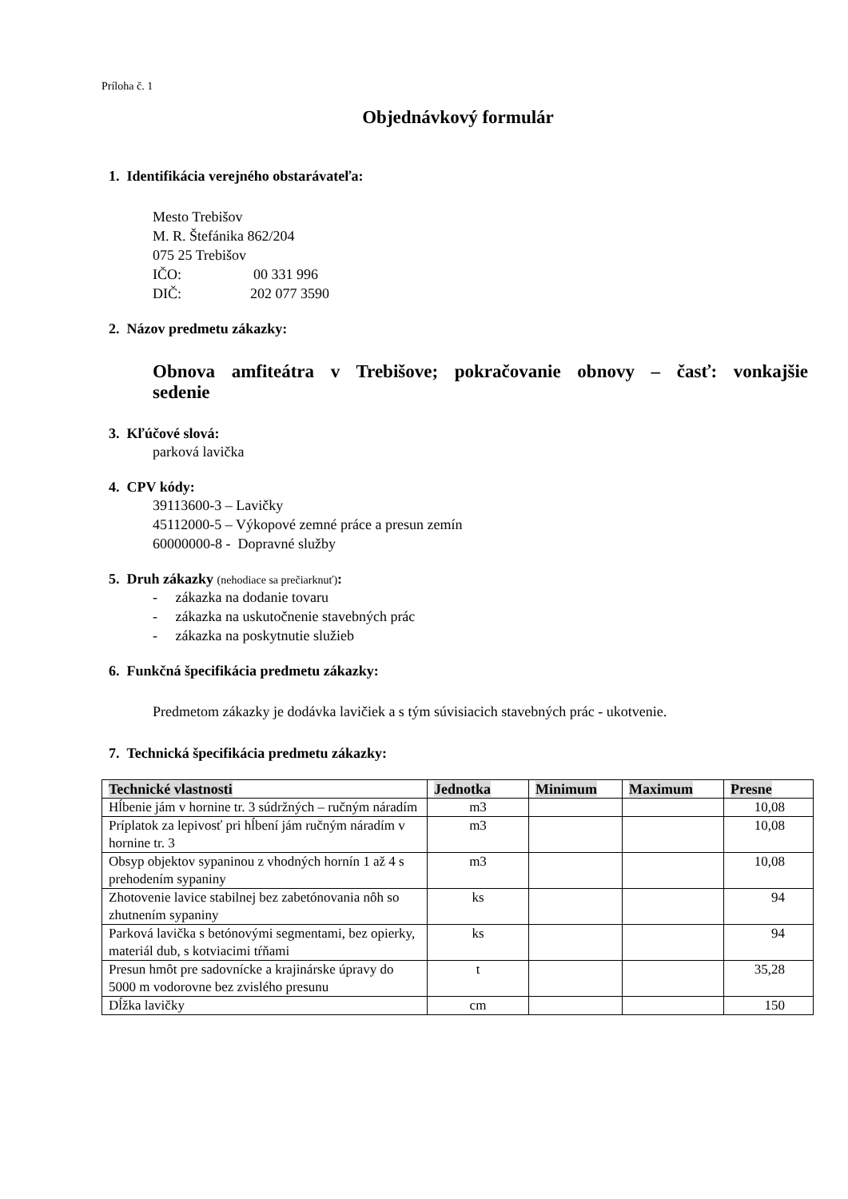Príloha č. 1
Objednávkový formulár
1. Identifikácia verejného obstarávateľa:
Mesto Trebišov
M. R. Štefánika 862/204
075 25 Trebišov
IČO: 00 331 996
DIČ: 202 077 3590
2. Názov predmetu zákazky:
Obnova amfiteátra v Trebišove; pokračovanie obnovy – časť: vonkajšie sedenie
3. Kľúčové slová:
parková lavička
4. CPV kódy:
39113600-3 – Lavičky
45112000-5 – Výkopové zemné práce a presun zemín
60000000-8 - Dopravné služby
5. Druh zákazky (nehodiace sa prečiarknuť):
- zákazka na dodanie tovaru
- zákazka na uskutočnenie stavebných prác
- zákazka na poskytnutie služieb
6. Funkčná špecifikácia predmetu zákazky:
Predmetom zákazky je dodávka lavičiek a s tým súvisiacich stavebných prác - ukotvenie.
7. Technická špecifikácia predmetu zákazky:
| Technické vlastnosti | Jednotka | Minimum | Maximum | Presne |
| --- | --- | --- | --- | --- |
| Hĺbenie jám v hornine tr. 3 súdržných – ručným náradím | m3 | | | 10,08 |
| Príplatok za lepivosť pri hĺbení jám ručným náradím v hornine tr. 3 | m3 | | | 10,08 |
| Obsyp objektov sypaninou z vhodných hornín 1 až 4 s prehodením sypaniny | m3 | | | 10,08 |
| Zhotovenie lavice stabilnej bez zabetónovania nôh so zhutnením sypaniny | ks | | | 94 |
| Parková lavička s betónovými segmentami, bez opierky, materiál dub, s kotviacimi tŕňami | ks | | | 94 |
| Presun hmôt pre sadovnícke a krajinárske úpravy do 5000 m vodorovne bez zvislého presunu | t | | | 35,28 |
| Dĺžka lavičky | cm | | | 150 |